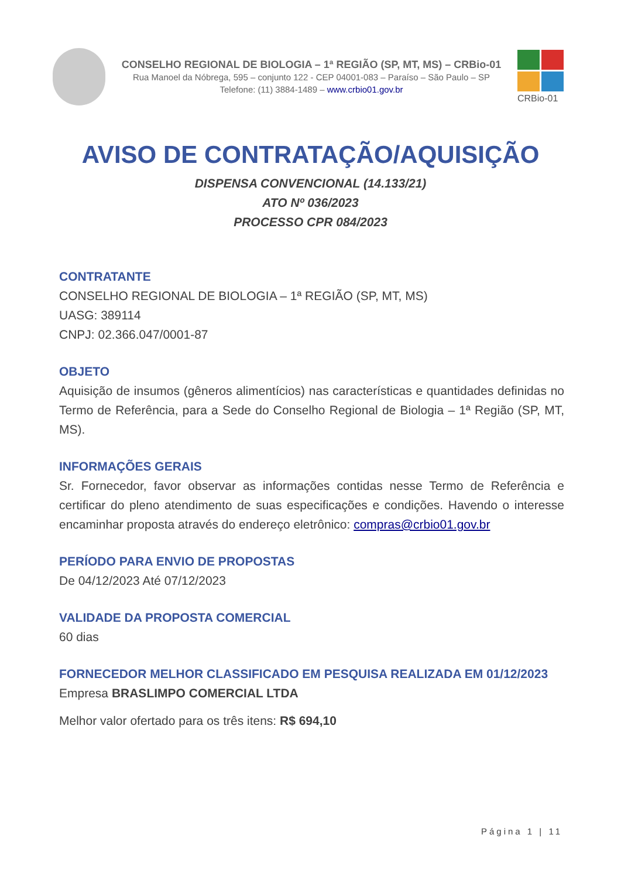CONSELHO REGIONAL DE BIOLOGIA – 1ª REGIÃO (SP, MT, MS) – CRBio-01
Rua Manoel da Nóbrega, 595 – conjunto 122 - CEP 04001-083 – Paraíso – São Paulo – SP
Telefone: (11) 3884-1489 – www.crbio01.gov.br
CRBio-01
AVISO DE CONTRATAÇÃO/AQUISIÇÃO
DISPENSA CONVENCIONAL (14.133/21)
ATO Nº 036/2023
PROCESSO CPR 084/2023
CONTRATANTE
CONSELHO REGIONAL DE BIOLOGIA – 1ª REGIÃO (SP, MT, MS)
UASG: 389114
CNPJ: 02.366.047/0001-87
OBJETO
Aquisição de insumos (gêneros alimentícios) nas características e quantidades definidas no Termo de Referência, para a Sede do Conselho Regional de Biologia – 1ª Região (SP, MT, MS).
INFORMAÇÕES GERAIS
Sr. Fornecedor, favor observar as informações contidas nesse Termo de Referência e certificar do pleno atendimento de suas especificações e condições. Havendo o interesse encaminhar proposta através do endereço eletrônico: compras@crbio01.gov.br
PERÍODO PARA ENVIO DE PROPOSTAS
De 04/12/2023 Até 07/12/2023
VALIDADE DA PROPOSTA COMERCIAL
60 dias
FORNECEDOR MELHOR CLASSIFICADO EM PESQUISA REALIZADA EM 01/12/2023
Empresa BRASLIMPO COMERCIAL LTDA
Melhor valor ofertado para os três itens: R$ 694,10
Página 1 | 11